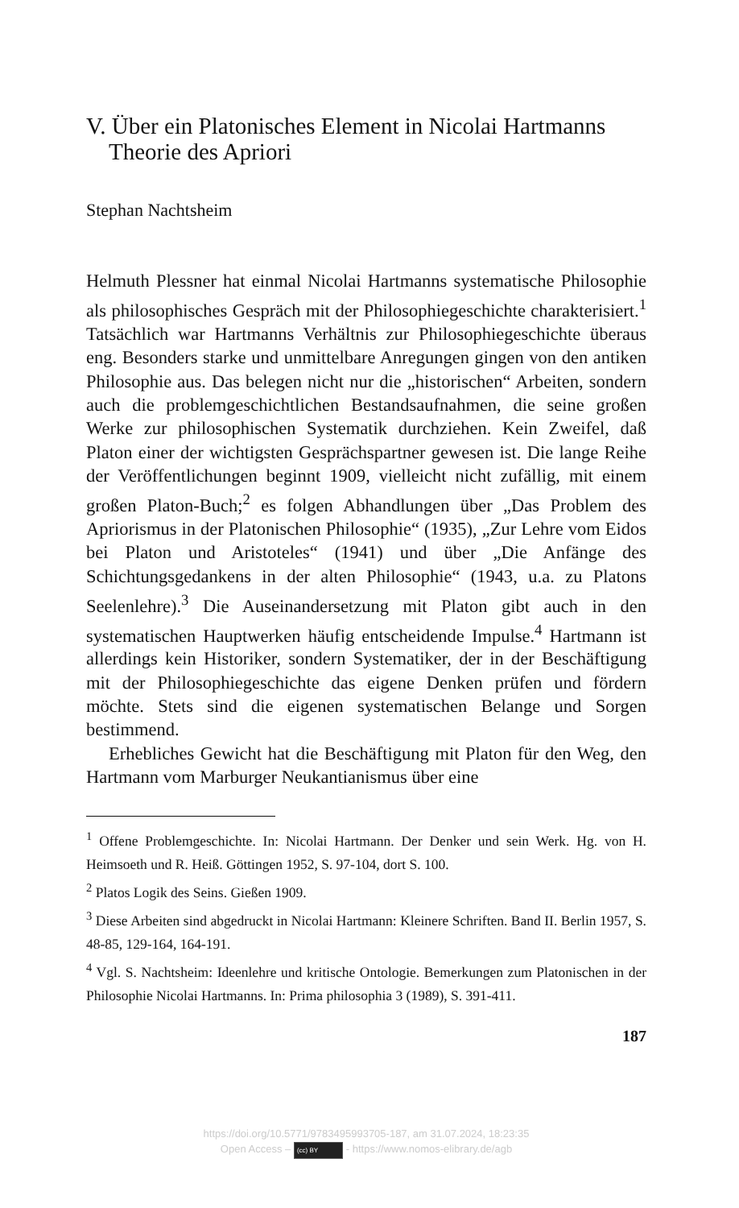V. Über ein Platonisches Element in Nicolai Hartmanns Theorie des Apriori
Stephan Nachtsheim
Helmuth Plessner hat einmal Nicolai Hartmanns systematische Philosophie als philosophisches Gespräch mit der Philosophiegeschichte charakterisiert.<sup>1</sup> Tatsächlich war Hartmanns Verhältnis zur Philosophiegeschichte überaus eng. Besonders starke und unmittelbare Anregungen gingen von den antiken Philosophie aus. Das belegen nicht nur die „historischen“ Arbeiten, sondern auch die problemgeschichtlichen Bestandsaufnahmen, die seine großen Werke zur philosophischen Systematik durchziehen. Kein Zweifel, daß Platon einer der wichtigsten Gesprächspartner gewesen ist. Die lange Reihe der Veröffentlichungen beginnt 1909, vielleicht nicht zufällig, mit einem großen Platon-Buch;<sup>2</sup> es folgen Abhandlungen über „Das Problem des Apriorismus in der Platonischen Philosophie“ (1935), „Zur Lehre vom Eidos bei Platon und Aristoteles“ (1941) und über „Die Anfänge des Schichtungsgedankens in der alten Philosophie“ (1943, u.a. zu Platons Seelenlehre).<sup>3</sup> Die Auseinandersetzung mit Platon gibt auch in den systematischen Hauptwerken häufig entscheidende Impulse.<sup>4</sup> Hartmann ist allerdings kein Historiker, sondern Systematiker, der in der Beschäftigung mit der Philosophiegeschichte das eigene Denken prüfen und fördern möchte. Stets sind die eigenen systematischen Belange und Sorgen bestimmend.
Erhebliches Gewicht hat die Beschäftigung mit Platon für den Weg, den Hartmann vom Marburger Neukantianismus über eine
<sup>1</sup> Offene Problemgeschichte. In: Nicolai Hartmann. Der Denker und sein Werk. Hg. von H. Heimsoeth und R. Heiß. Göttingen 1952, S. 97-104, dort S. 100.
<sup>2</sup> Platos Logik des Seins. Gießen 1909.
<sup>3</sup> Diese Arbeiten sind abgedruckt in Nicolai Hartmann: Kleinere Schriften. Band II. Berlin 1957, S. 48-85, 129-164, 164-191.
<sup>4</sup> Vgl. S. Nachtsheim: Ideenlehre und kritische Ontologie. Bemerkungen zum Platonischen in der Philosophie Nicolai Hartmanns. In: Prima philosophia 3 (1989), S. 391-411.
187
https://doi.org/10.5771/9783495993705-187, am 31.07.2024, 18:23:35
Open Access – (cc) BY - https://www.nomos-elibrary.de/agb